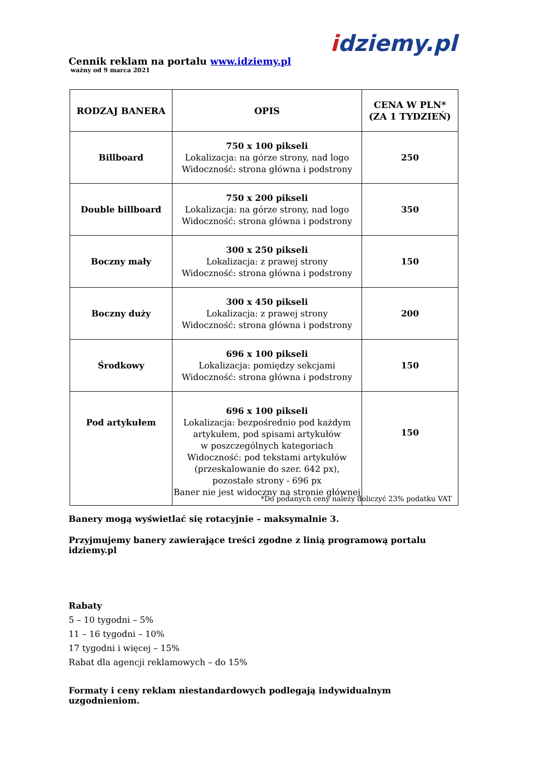idziemy.pl
Cennik reklam na portalu www.idziemy.pl
ważny od 9 marca 2021
| RODZAJ BANERA | OPIS | CENA W PLN* (ZA 1 TYDZIEŃ) |
| --- | --- | --- |
| Billboard | 750 x 100 pikseli Lokalizacja: na górze strony, nad logo Widoczność: strona główna i podstrony | 250 |
| Double billboard | 750 x 200 pikseli Lokalizacja: na górze strony, nad logo Widoczność: strona główna i podstrony | 350 |
| Boczny mały | 300 x 250 pikseli Lokalizacja: z prawej strony Widoczność: strona główna i podstrony | 150 |
| Boczny duży | 300 x 450 pikseli Lokalizacja: z prawej strony Widoczność: strona główna i podstrony | 200 |
| Środkowy | 696 x 100 pikseli Lokalizacja: pomiędzy sekcjami Widoczność: strona główna i podstrony | 150 |
| Pod artykułem | 696 x 100 pikseli Lokalizacja: bezpośrednio pod każdym artykułem, pod spisami artykułów w poszczególnych kategoriach Widoczność: pod tekstami artykułów (przeskalowanie do szer. 642 px), pozostałe strony - 696 px Baner nie jest widoczny na stronie głównej | 150 |
*Do podanych ceny należy doliczyć 23% podatku VAT
Banery mogą wyświetlać się rotacyjnie – maksymalnie 3.
Przyjmujemy banery zawierające treści zgodne z linią programową portalu idziemy.pl
Rabaty
5 – 10 tygodni – 5%
11 – 16 tygodni – 10%
17 tygodni i więcej – 15%
Rabat dla agencji reklamowych – do 15%
Formaty i ceny reklam niestandardowych podlegają indywidualnym uzgodnieniom.